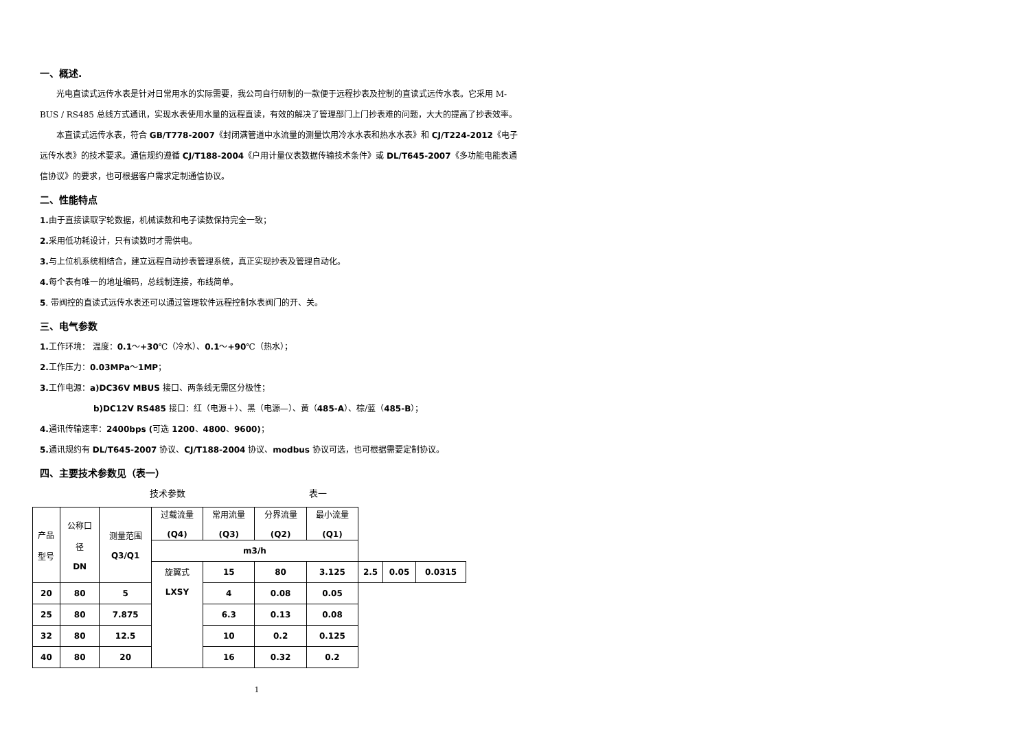一、概述.
光电直读式远传水表是针对日常用水的实际需要，我公司自行研制的一款便于远程抄表及控制的直读式远传水表。它采用 M-BUS / RS485 总线方式通讯，实现水表使用水量的远程直读，有效的解决了管理部门上门抄表难的问题，大大的提高了抄表效率。
本直读式远传水表，符合 GB/T778-2007《封闭满管道中水流量的测量饮用冷水水表和热水水表》和 CJ/T224-2012《电子远传水表》的技术要求。通信规约遵循 CJ/T188-2004《户用计量仪表数据传输技术条件》或 DL/T645-2007《多功能电能表通信协议》的要求，也可根据客户需求定制通信协议。
二、性能特点
1. 由于直接读取字轮数据，机械读数和电子读数保持完全一致；
2. 采用低功耗设计，只有读数时才需供电。
3. 与上位机系统相结合，建立远程自动抄表管理系统，真正实现抄表及管理自动化。
4. 每个表有唯一的地址编码，总线制连接，布线简单。
5. 带阀控的直读式远传水表还可以通过管理软件远程控制水表阀门的开、关。
三、电气参数
1. 工作环境： 温度：0.1～+30℃（冷水）、0.1～+90℃（热水）；
2. 工作压力：0.03MPa～1MP；
3. 工作电源：a)DC36V MBUS 接口、两条线无需区分极性；
b)DC12V RS485 接口：红（电源＋）、黑（电源—）、黄（485-A）、棕/蓝（485-B）；
4. 通讯传输速率：2400bps (可选 1200、4800、9600)；
5. 通讯规约有 DL/T645-2007 协议、CJ/T188-2004 协议、modbus 协议可选，也可根据需要定制协议。
四、主要技术参数见（表一）
技术参数 表一
| 产品 型号 | 公称口 径 DN | 测量范围 Q3/Q1 | 过载流量 (Q4) | 常用流量 (Q3) | 分界流量 (Q2) | 最小流量 (Q1) | | | |
| | | | m3/h | | | | | | |
| | | | 旋翼式 LXSY | 15 | 80 | 3.125 | 2.5 | 0.05 | 0.0315 |
| 20 | 80 | 5 | | 4 | 0.08 | 0.05 | | | |
| 25 | 80 | 7.875 | | 6.3 | 0.13 | 0.08 | | | |
| 32 | 80 | 12.5 | | 10 | 0.2 | 0.125 | | | |
| 40 | 80 | 20 | | 16 | 0.32 | 0.2 | | | |
1